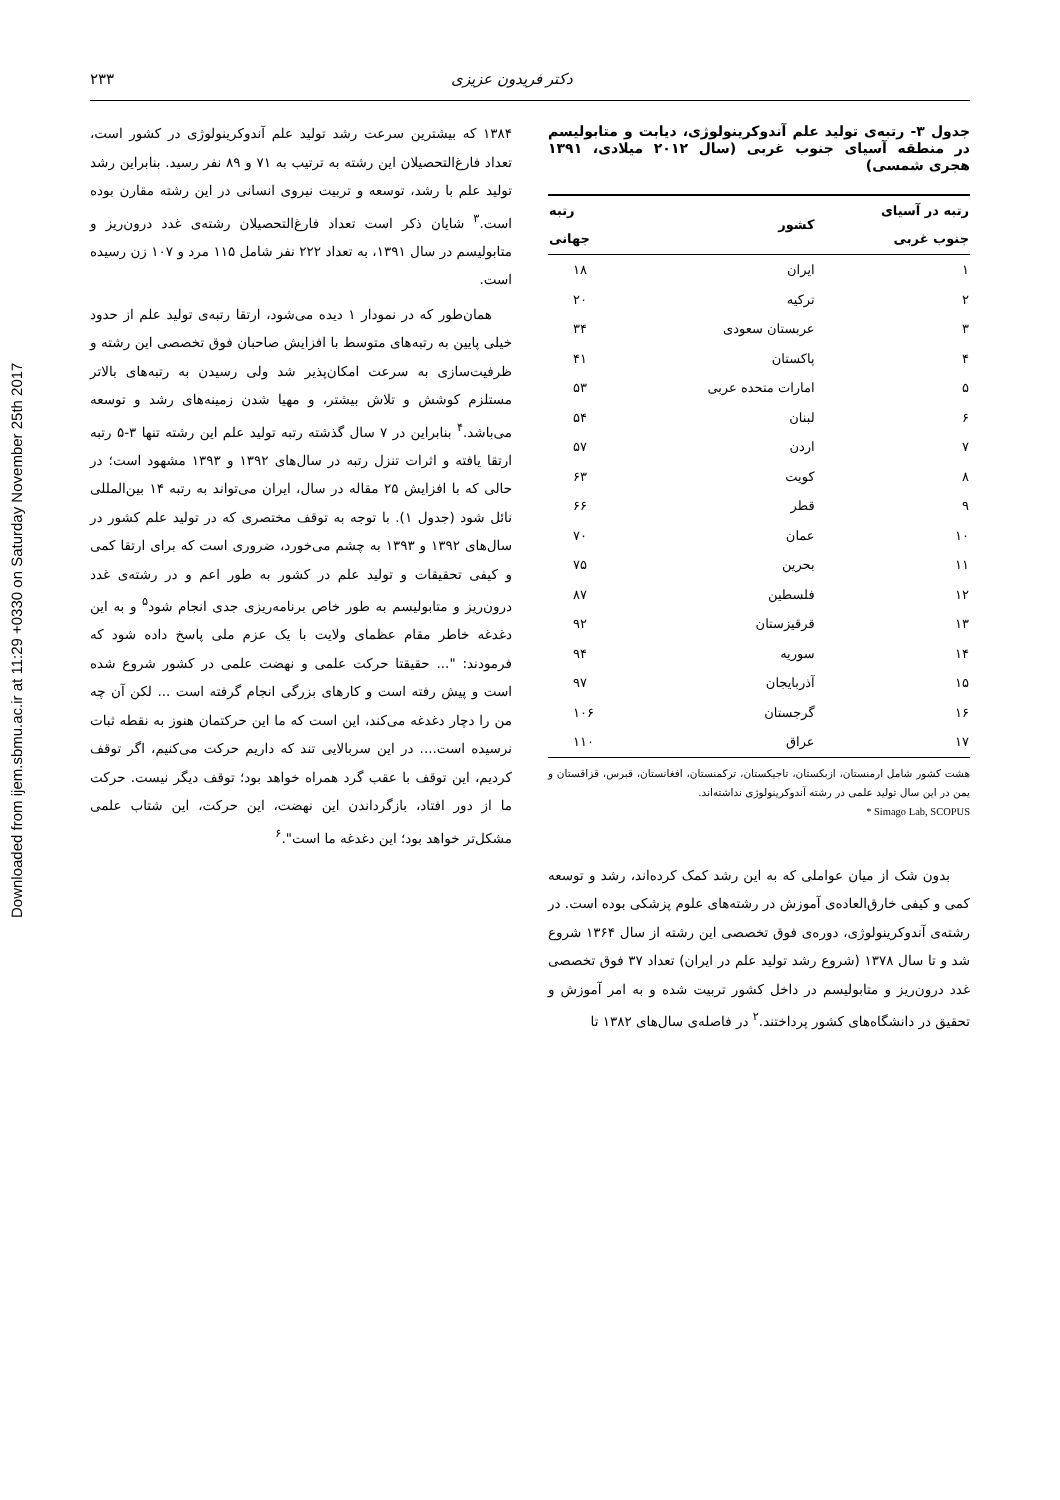Downloaded from ijem.sbmu.ac.ir at 11:29 +0330 on Saturday November 25th 2017
دکتر فریدون عزیزی ۲۳۳
جدول ۳- رتبه‌ی تولید علم آندوکرینولوژی، دیابت و متابولیسم در منطقه آسیای جنوب غربی (سال ۲۰۱۲ میلادی، ۱۳۹۱ هجری شمسی)
| رتبه در آسیای جنوب غربی | کشور | رتبه جهانی |
| --- | --- | --- |
| ۱ | ایران | ۱۸ |
| ۲ | ترکیه | ۲۰ |
| ۳ | عربستان سعودی | ۳۴ |
| ۴ | پاکستان | ۴۱ |
| ۵ | امارات متحده عربی | ۵۳ |
| ۶ | لبنان | ۵۴ |
| ۷ | اردن | ۵۷ |
| ۸ | کویت | ۶۳ |
| ۹ | قطر | ۶۶ |
| ۱۰ | عمان | ۷۰ |
| ۱۱ | بحرین | ۷۵ |
| ۱۲ | فلسطین | ۸۷ |
| ۱۳ | قرقیزستان | ۹۲ |
| ۱۴ | سوریه | ۹۴ |
| ۱۵ | آذربایجان | ۹۷ |
| ۱۶ | گرجستان | ۱۰۶ |
| ۱۷ | عراق | ۱۱۰ |
هشت کشور شامل ارمنستان، ازبکستان، تاجیکستان، ترکمنستان، افغانستان، قبرس، قزاقستان و یمن در این سال تولید علمی در رشته آندوکرینولوژی نداشته‌اند.
* Simago Lab, SCOPUS
بدون شک از میان عواملی که به این رشد کمک کرده‌اند، رشد و توسعه کمی و کیفی خارق‌العاده‌ی آموزش در رشته‌های علوم پزشکی بوده است. در رشته‌ی آندوکرینولوژی، دوره‌ی فوق تخصصی این رشته از سال ۱۳۶۴ شروع شد و تا سال ۱۳۷۸ (شروع رشد تولید علم در ایران) تعداد ۳۷ فوق تخصصی غدد درون‌ریز و متابولیسم در داخل کشور تربیت شده و به امر آموزش و تحقیق در دانشگاه‌های کشور پرداختند.<sup>۲</sup> در فاصله‌ی سال‌های ۱۳۸۲ تا
۱۳۸۴ که بیشترین سرعت رشد تولید علم آندوکرینولوژی در کشور است، تعداد فارغ‌التحصیلان این رشته به ترتیب به ۷۱ و ۸۹ نفر رسید. بنابراین رشد تولید علم با رشد، توسعه و تربیت نیروی انسانی در این رشته مقارن بوده است.<sup>۳</sup> شایان ذکر است تعداد فارغ‌التحصیلان رشته‌ی غدد درون‌ریز و متابولیسم در سال ۱۳۹۱، به تعداد ۲۲۲ نفر شامل ۱۱۵ مرد و ۱۰۷ زن رسیده است.
همان‌طور که در نمودار ۱ دیده می‌شود، ارتقا رتبه‌ی تولید علم از حدود خیلی پایین به رتبه‌های متوسط با افزایش صاحبان فوق تخصصی این رشته و ظرفیت‌سازی به سرعت امکان‌پذیر شد ولی رسیدن به رتبه‌های بالاتر مستلزم کوشش و تلاش بیشتر، و مهیا شدن زمینه‌های رشد و توسعه می‌باشد.<sup>۴</sup> بنابراین در ۷ سال گذشته رتبه تولید علم این رشته تنها ۳-۵ رتبه ارتقا یافته و اثرات تنزل رتبه در سال‌های ۱۳۹۲ و ۱۳۹۳ مشهود است؛ در حالی که با افزایش ۲۵ مقاله در سال، ایران می‌تواند به رتبه ۱۴ بین‌المللی نائل شود (جدول ۱). با توجه به توقف مختصری که در تولید علم کشور در سال‌های ۱۳۹۲ و ۱۳۹۳ به چشم می‌خورد، ضروری است که برای ارتقا کمی و کیفی تحقیقات و تولید علم در کشور به طور اعم و در رشته‌ی غدد درون‌ریز و متابولیسم به طور خاص برنامه‌ریزی جدی انجام شود<sup>۵</sup> و به این دغدغه خاطر مقام عظمای ولایت با یک عزم ملی پاسخ داده شود که فرمودند: "... حقیقتا حرکت علمی و نهضت علمی در کشور شروع شده است و پیش رفته است و کارهای بزرگی انجام گرفته است ... لکن آن چه من را دچار دغدغه می‌کند، این است که ما این حرکتمان هنوز به نقطه ثبات نرسیده است.... در این سربالایی تند که داریم حرکت می‌کنیم، اگر توقف کردیم، این توقف با عقب گرد همراه خواهد بود؛ توقف دیگر نیست. حرکت ما از دور افتاد، بازگرداندن این نهضت، این حرکت، این شتاب علمی مشکل‌تر خواهد بود؛ این دغدغه ما است".<sup>۶</sup>